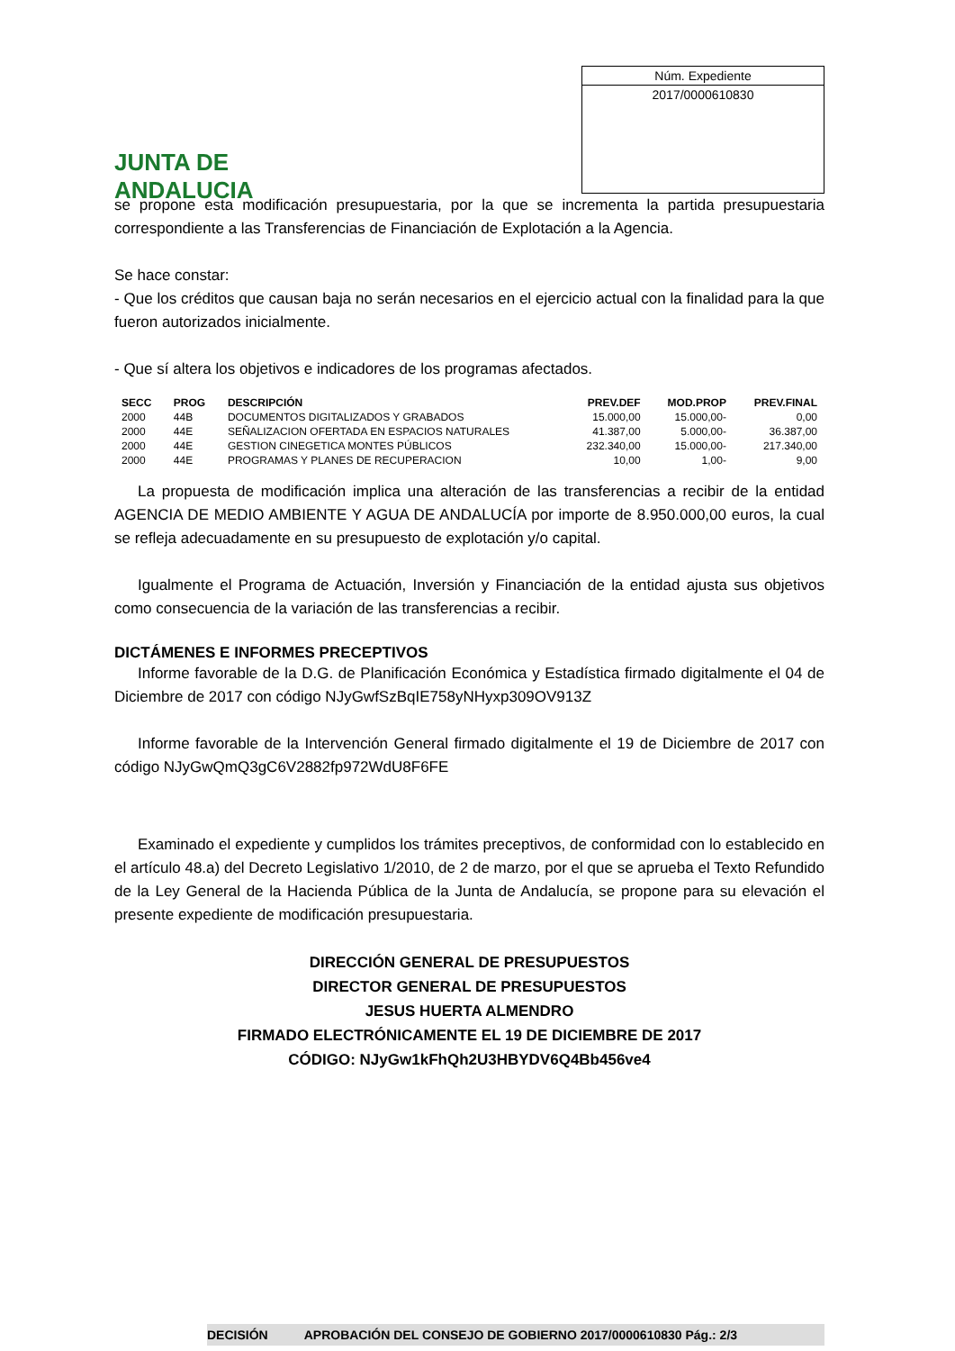JUNTA DE ANDALUCIA
Núm. Expediente
2017/0000610830
se propone esta modificación presupuestaria, por la que se incrementa la partida presupuestaria correspondiente a las Transferencias de Financiación de Explotación a la Agencia.
Se hace constar:
- Que los créditos que causan baja no serán necesarios en el ejercicio actual con la finalidad para la que fueron autorizados inicialmente.
- Que sí altera los objetivos e indicadores de los programas afectados.
| SECC | PROG | DESCRIPCIÓN | PREV.DEF | MOD.PROP | PREV.FINAL |
| --- | --- | --- | --- | --- | --- |
| 2000 | 44B | DOCUMENTOS DIGITALIZADOS Y GRABADOS | 15.000,00 | 15.000,00- | 0,00 |
| 2000 | 44E | SEÑALIZACION OFERTADA EN ESPACIOS NATURALES | 41.387,00 | 5.000,00- | 36.387,00 |
| 2000 | 44E | GESTION CINEGETICA MONTES PÚBLICOS | 232.340,00 | 15.000,00- | 217.340,00 |
| 2000 | 44E | PROGRAMAS Y PLANES DE RECUPERACION | 10,00 | 1,00- | 9,00 |
La propuesta de modificación implica una alteración de las transferencias a recibir de la entidad AGENCIA DE MEDIO AMBIENTE Y AGUA DE ANDALUCÍA por importe de 8.950.000,00 euros, la cual se refleja adecuadamente en su presupuesto de explotación y/o capital.
Igualmente el Programa de Actuación, Inversión y Financiación de la entidad ajusta sus objetivos como consecuencia de la variación de las transferencias a recibir.
DICTÁMENES E INFORMES PRECEPTIVOS
Informe favorable de la D.G. de Planificación Económica y Estadística firmado digitalmente el 04 de Diciembre de 2017 con código NJyGwfSzBqIE758yNHyxp309OV913Z
Informe favorable de la Intervención General firmado digitalmente el 19 de Diciembre de 2017 con código NJyGwQmQ3gC6V2882fp972WdU8F6FE
Examinado el expediente y cumplidos los trámites preceptivos, de conformidad con lo establecido en el artículo 48.a) del Decreto Legislativo 1/2010, de 2 de marzo, por el que se aprueba el Texto Refundido de la Ley General de la Hacienda Pública de la Junta de Andalucía, se propone para su elevación el presente expediente de modificación presupuestaria.
DIRECCIÓN GENERAL DE PRESUPUESTOS
DIRECTOR GENERAL DE PRESUPUESTOS
JESUS HUERTA ALMENDRO
FIRMADO ELECTRÓNICAMENTE EL 19 DE DICIEMBRE DE 2017
CÓDIGO: NJyGw1kFhQh2U3HBYDV6Q4Bb456ve4
DECISIÓN APROBACIÓN DEL CONSEJO DE GOBIERNO 2017/0000610830 Pág.: 2/3